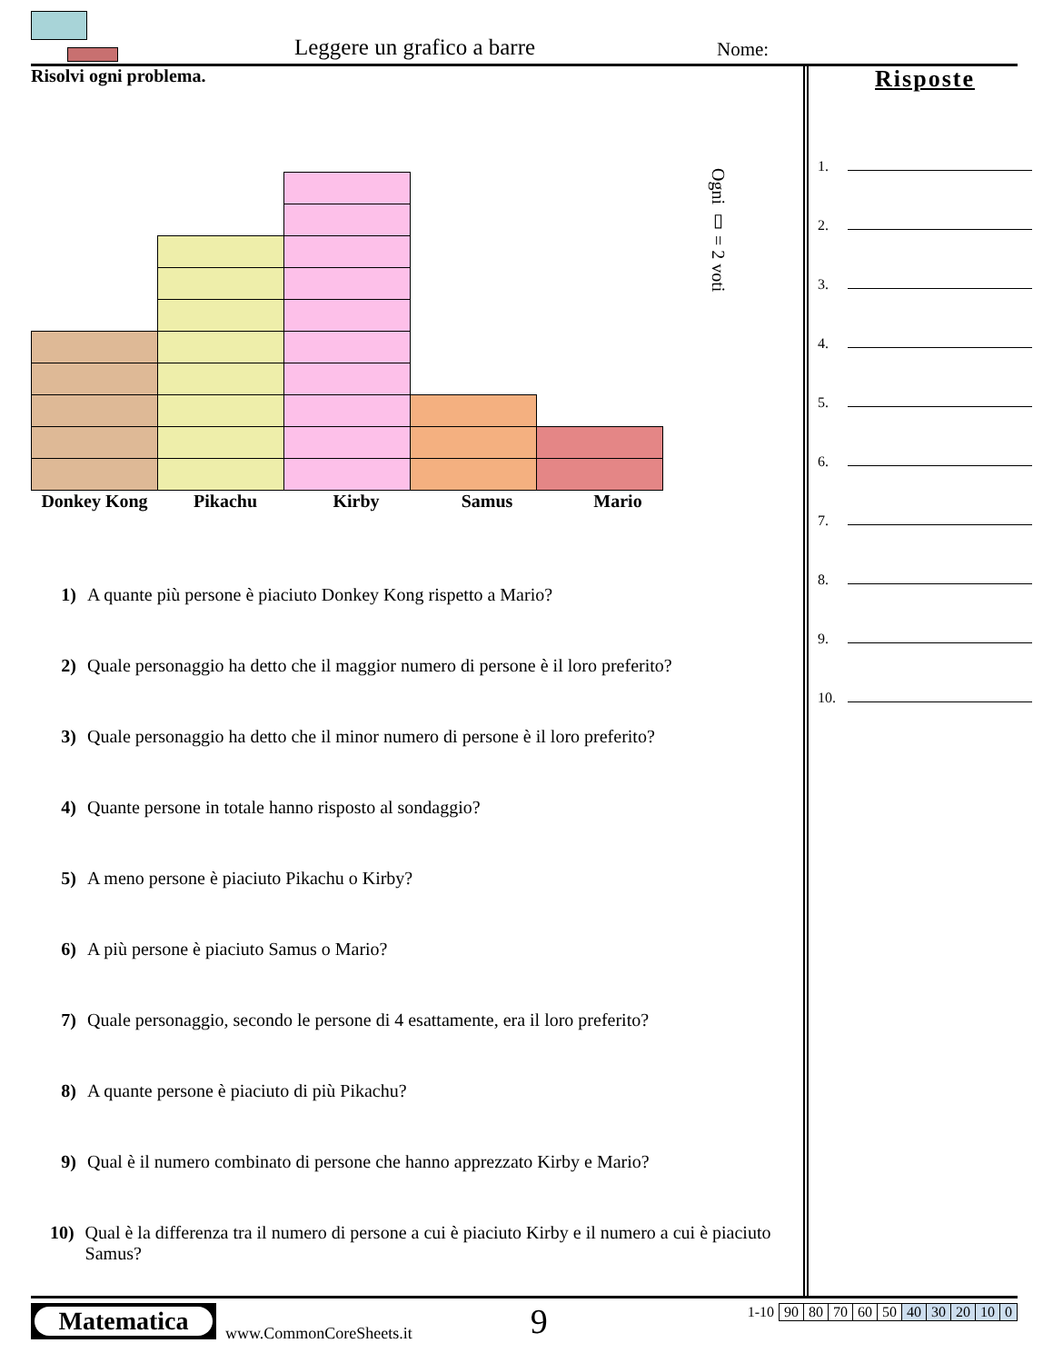Leggere un grafico a barre Nome:
Risolvi ogni problema.
Ogni ▯ = 2 voti
Donkey Kong Pikachu Kirby Samus Mario
1) A quante più persone è piaciuto Donkey Kong rispetto a Mario?
2) Quale personaggio ha detto che il maggior numero di persone è il loro preferito?
3) Quale personaggio ha detto che il minor numero di persone è il loro preferito?
4) Quante persone in totale hanno risposto al sondaggio?
5) A meno persone è piaciuto Pikachu o Kirby?
6) A più persone è piaciuto Samus o Mario?
7) Quale personaggio, secondo le persone di 4 esattamente, era il loro preferito?
8) A quante persone è piaciuto di più Pikachu?
9) Qual è il numero combinato di persone che hanno apprezzato Kirby e Mario?
10) Qual è la differenza tra il numero di persone a cui è piaciuto Kirby e il numero a cui è piaciuto Samus?
Risposte
1.
2.
3.
4.
5.
6.
7.
8.
9.
10.
Matematica
www.CommonCoreSheets.it 9
| 1-10 | 90 | 80 | 70 | 60 | 50 | 40 | 30 | 20 | 10 | 0 |